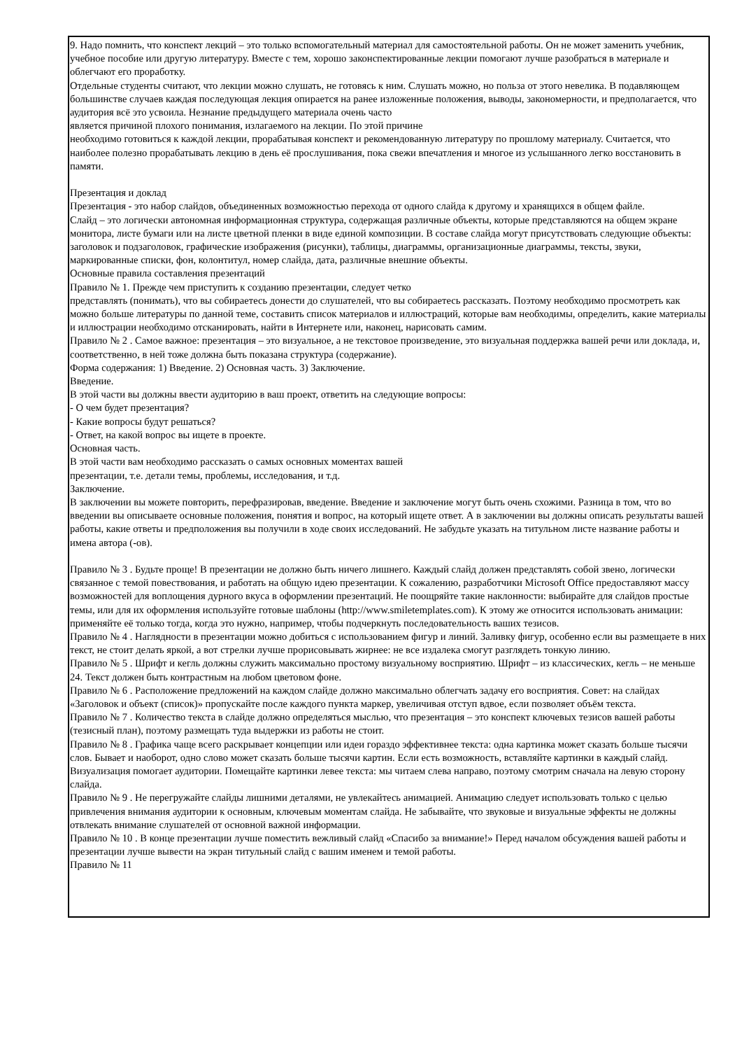9. Надо помнить, что конспект лекций – это только вспомогательный материал для самостоятельной работы. Он не может заменить учебник, учебное пособие или другую литературу. Вместе с тем, хорошо законспектированные лекции помогают лучше разобраться в материале и облегчают его проработку.
Отдельные студенты считают, что лекции можно слушать, не готовясь к ним. Слушать можно, но польза от этого невелика. В подавляющем большинстве случаев каждая последующая лекция опирается на ранее изложенные положения, выводы, закономерности, и предполагается, что аудитория всё это усвоила. Незнание предыдущего материала очень часто
является причиной плохого понимания, излагаемого на лекции. По этой причине
необходимо готовиться к каждой лекции, прорабатывая конспект и рекомендованную литературу по прошлому материалу. Считается, что наиболее полезно прорабатывать лекцию в день её прослушивания, пока свежи впечатления и многое из услышанного легко восстановить в памяти.
Презентация и доклад
Презентация - это набор слайдов, объединенных возможностью перехода от одного слайда к другому и хранящихся в общем файле.
Слайд – это логически автономная информационная структура, содержащая различные объекты, которые представляются на общем экране монитора, листе бумаги или на листе цветной пленки в виде единой композиции. В составе слайда могут присутствовать следующие объекты: заголовок и подзаголовок, графические изображения (рисунки), таблицы, диаграммы, организационные диаграммы, тексты, звуки, маркированные списки, фон, колонтитул, номер слайда, дата, различные внешние объекты.
Основные правила составления презентаций
Правило № 1. Прежде чем приступить к созданию презентации, следует четко
представлять (понимать), что вы собираетесь донести до слушателей, что вы собираетесь рассказать. Поэтому необходимо просмотреть как можно больше литературы по данной теме, составить список материалов и иллюстраций, которые вам необходимы, определить, какие материалы и иллюстрации необходимо отсканировать, найти в Интернете или, наконец, нарисовать самим.
Правило № 2 . Самое важное: презентация – это визуальное, а не текстовое произведение, это визуальная поддержка вашей речи или доклада, и, соответственно, в ней тоже должна быть показана структура (содержание).
Форма содержания: 1) Введение. 2) Основная часть. 3) Заключение.
Введение.
В этой части вы должны ввести аудиторию в ваш проект, ответить на следующие вопросы:
- О чем будет презентация?
- Какие вопросы будут решаться?
- Ответ, на какой вопрос вы ищете в проекте.
Основная часть.
В этой части вам необходимо рассказать о самых основных моментах вашей
презентации, т.е. детали темы, проблемы, исследования, и т.д.
Заключение.
В заключении вы можете повторить, перефразировав, введение. Введение и заключение могут быть очень схожими. Разница в том, что во введении вы описываете основные положения, понятия и вопрос, на который ищете ответ. А в заключении вы должны описать результаты вашей работы, какие ответы и предположения вы получили в ходе своих исследований. Не забудьте указать на титульном листе название работы и имена автора (-ов).
Правило № 3 . Будьте проще! В презентации не должно быть ничего лишнего. Каждый слайд должен представлять собой звено, логически связанное с темой повествования, и работать на общую идею презентации. К сожалению, разработчики Microsoft Office предоставляют массу возможностей для воплощения дурного вкуса в оформлении презентаций. Не поощряйте такие наклонности: выбирайте для слайдов простые темы, или для их оформления используйте готовые шаблоны (http://www.smiletemplates.com). К этому же относится использовать анимации: применяйте её только тогда, когда это нужно, например, чтобы подчеркнуть последовательность ваших тезисов.
Правило № 4 . Наглядности в презентации можно добиться с использованием фигур и линий. Заливку фигур, особенно если вы размещаете в них текст, не стоит делать яркой, а вот стрелки лучше прорисовывать жирнее: не все издалека смогут разглядеть тонкую линию.
Правило № 5 . Шрифт и кегль должны служить максимально простому визуальному восприятию. Шрифт – из классических, кегль – не меньше 24. Текст должен быть контрастным на любом цветовом фоне.
Правило № 6 . Расположение предложений на каждом слайде должно максимально облегчать задачу его восприятия. Совет: на слайдах «Заголовок и объект (список)» пропускайте после каждого пункта маркер, увеличивая отступ вдвое, если позволяет объём текста.
Правило № 7 . Количество текста в слайде должно определяться мыслью, что презентация – это конспект ключевых тезисов вашей работы (тезисный план), поэтому размещать туда выдержки из работы не стоит.
Правило № 8 . Графика чаще всего раскрывает концепции или идеи гораздо эффективнее текста: одна картинка может сказать больше тысячи слов. Бывает и наоборот, одно слово может сказать больше тысячи картин. Если есть возможность, вставляйте картинки в каждый слайд. Визуализация помогает аудитории. Помещайте картинки левее текста: мы читаем слева направо, поэтому смотрим сначала на левую сторону слайда.
Правило № 9 . Не перегружайте слайды лишними деталями, не увлекайтесь анимацией. Анимацию следует использовать только с целью привлечения внимания аудитории к основным, ключевым моментам слайда. Не забывайте, что звуковые и визуальные эффекты не должны отвлекать внимание слушателей от основной важной информации.
Правило № 10 . В конце презентации лучше поместить вежливый слайд «Спасибо за внимание!» Перед началом обсуждения вашей работы и презентации лучше вывести на экран титульный слайд с вашим именем и темой работы.
Правило № 11